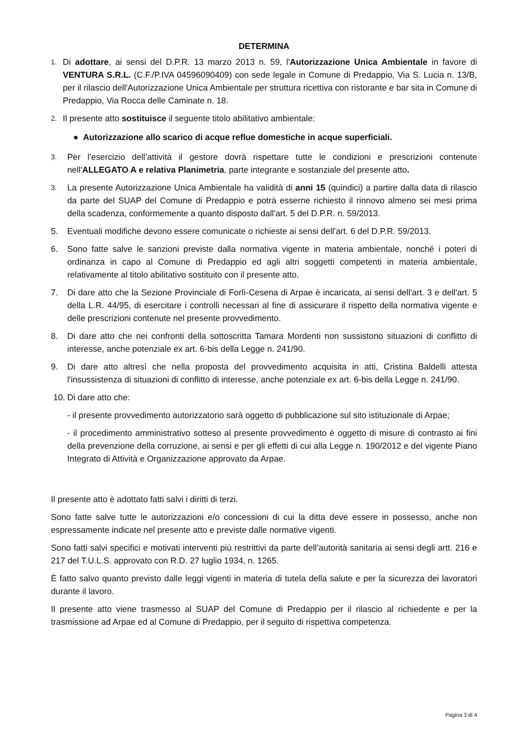DETERMINA
1.
Di adottare, ai sensi del D.P.R. 13 marzo 2013 n. 59, l'Autorizzazione Unica Ambientale in favore di VENTURA S.R.L. (C.F./P.IVA 04596090409) con sede legale in Comune di Predappio, Via S. Lucia n. 13/B, per il rilascio dell'Autorizzazione Unica Ambientale per struttura ricettiva con ristorante e bar sita in Comune di Predappio, Via Rocca delle Caminate n. 18.
2.
Il presente atto sostituisce il seguente titolo abilitativo ambientale:
● Autorizzazione allo scarico di acque reflue domestiche in acque superficiali.
3.
Per l’esercizio dell’attività il gestore dovrà rispettare tutte le condizioni e prescrizioni contenute nell'ALLEGATO A e relativa Planimetria, parte integrante e sostanziale del presente atto.
3.
La presente Autorizzazione Unica Ambientale ha validità di anni 15 (quindici) a partire dalla data di rilascio da parte del SUAP del Comune di Predappio e potrà esserne richiesto il rinnovo almeno sei mesi prima della scadenza, conformemente a quanto disposto dall'art. 5 del D.P.R. n. 59/2013.
5. Eventuali modifiche devono essere comunicate o richieste ai sensi dell'art. 6 del D.P.R. 59/2013.
6. Sono fatte salve le sanzioni previste dalla normativa vigente in materia ambientale, nonché i poteri di ordinanza in capo al Comune di Predappio ed agli altri soggetti competenti in materia ambientale, relativamente al titolo abilitativo sostituito con il presente atto.
7. Di dare atto che la Sezione Provinciale di Forlì-Cesena di Arpae è incaricata, ai sensi dell'art. 3 e dell'art. 5 della L.R. 44/95, di esercitare i controlli necessari al fine di assicurare il rispetto della normativa vigente e delle prescrizioni contenute nel presente provvedimento.
8. Di dare atto che nei confronti della sottoscritta Tamara Mordenti non sussistono situazioni di conflitto di interesse, anche potenziale ex art. 6-bis della Legge n. 241/90.
9. Di dare atto altresì che nella proposta del provvedimento acquisita in atti, Cristina Baldelli attesta l'insussistenza di situazioni di conflitto di interesse, anche potenziale ex art. 6-bis della Legge n. 241/90.
10. Di dare atto che:
- il presente provvedimento autorizzatorio sarà oggetto di pubblicazione sul sito istituzionale di Arpae;
- il procedimento amministrativo sotteso al presente provvedimento è oggetto di misure di contrasto ai fini della prevenzione della corruzione, ai sensi e per gli effetti di cui alla Legge n. 190/2012 e del vigente Piano Integrato di Attività e Organizzazione approvato da Arpae.
Il presente atto è adottato fatti salvi i diritti di terzi.
Sono fatte salve tutte le autorizzazioni e/o concessioni di cui la ditta deve essere in possesso, anche non espressamente indicate nel presente atto e previste dalle normative vigenti.
Sono fatti salvi specifici e motivati interventi più restrittivi da parte dell’autorità sanitaria ai sensi degli artt. 216 e 217 del T.U.L.S. approvato con R.D. 27 luglio 1934, n. 1265.
È fatto salvo quanto previsto dalle leggi vigenti in materia di tutela della salute e per la sicurezza dei lavoratori durante il lavoro.
Il presente atto viene trasmesso al SUAP del Comune di Predappio per il rilascio al richiedente e per la trasmissione ad Arpae ed al Comune di Predappio, per il seguito di rispettiva competenza.
Pagina 3 di 4